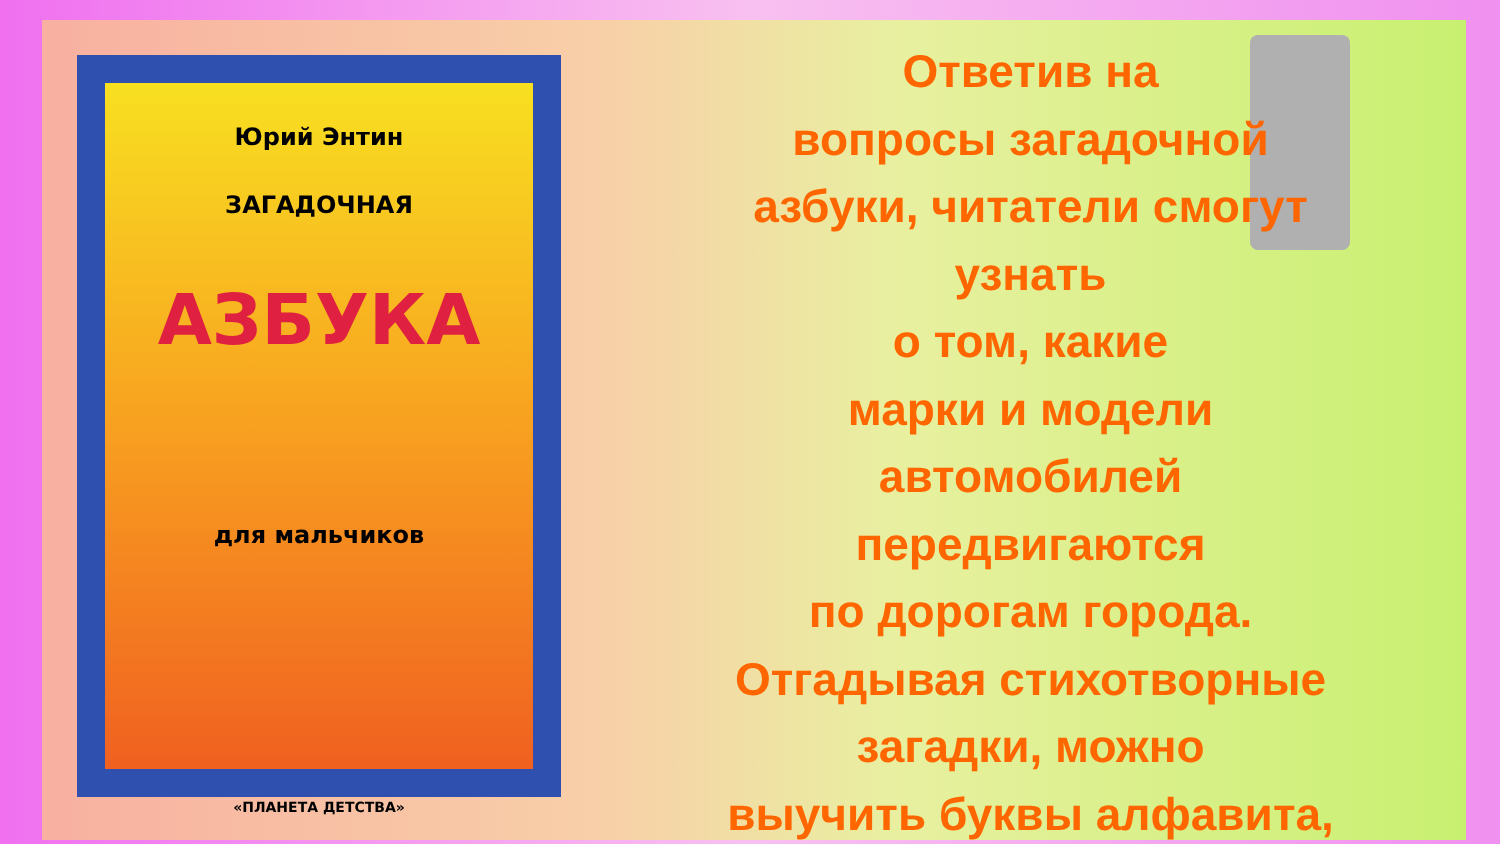Юрий Энтин
ЗАГАДОЧНАЯ
АЗБУКА
для мальчиков
«ПЛАНЕТА ДЕТСТВА»
Ответив на
вопросы загадочной
азбуки, читатели смогут
узнать
о том, какие
марки и модели
автомобилей
передвигаются
по дорогам города.
Отгадывая стихотворные
загадки, можно
выучить буквы алфавита,